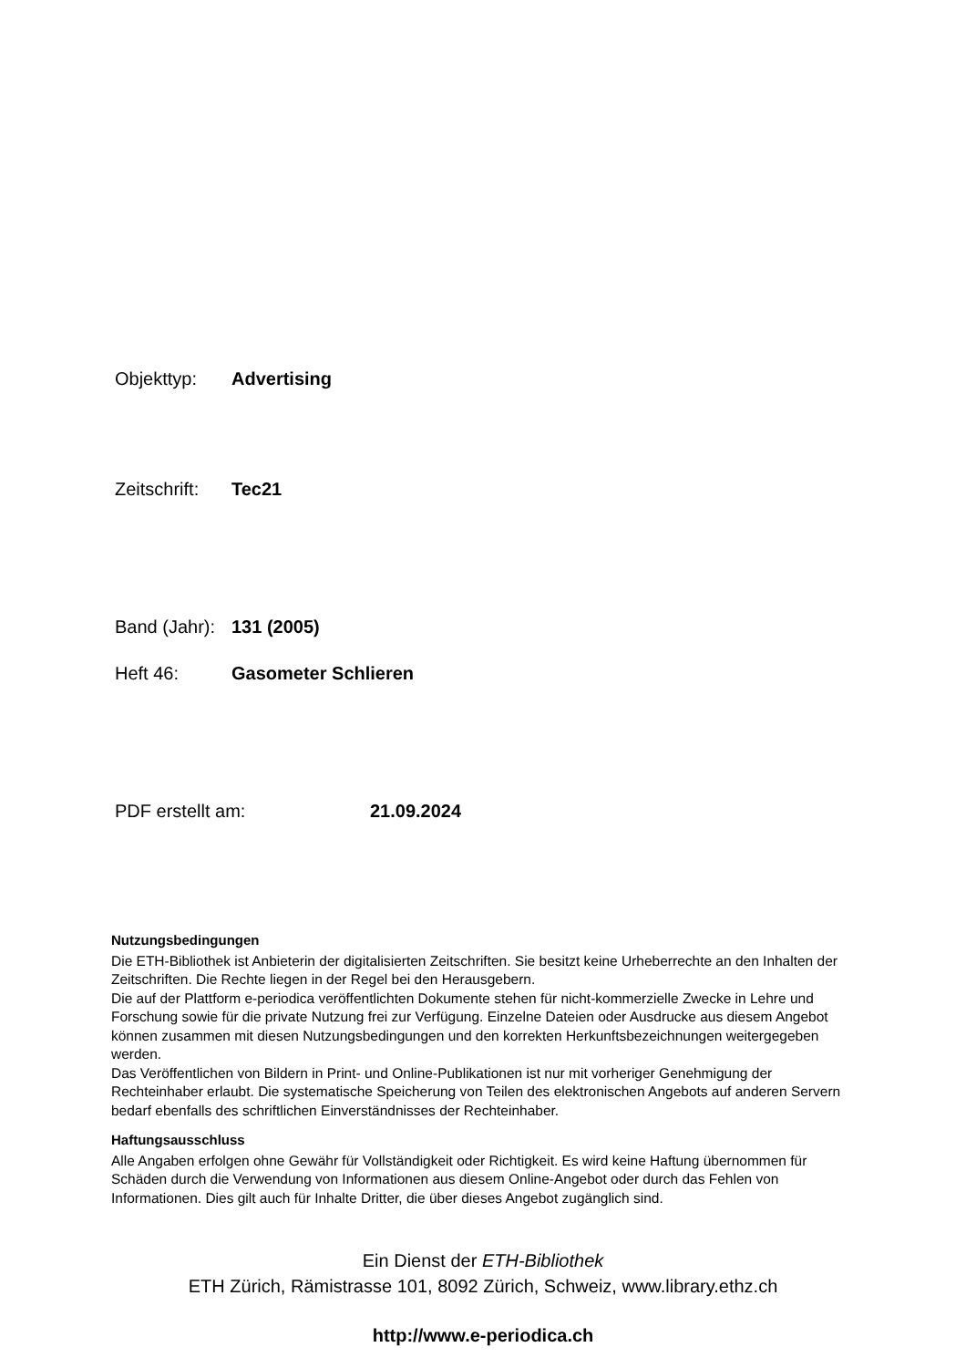Objekttyp: Advertising
Zeitschrift: Tec21
Band (Jahr): 131 (2005)
Heft 46: Gasometer Schlieren
PDF erstellt am: 21.09.2024
Nutzungsbedingungen
Die ETH-Bibliothek ist Anbieterin der digitalisierten Zeitschriften. Sie besitzt keine Urheberrechte an den Inhalten der Zeitschriften. Die Rechte liegen in der Regel bei den Herausgebern.
Die auf der Plattform e-periodica veröffentlichten Dokumente stehen für nicht-kommerzielle Zwecke in Lehre und Forschung sowie für die private Nutzung frei zur Verfügung. Einzelne Dateien oder Ausdrucke aus diesem Angebot können zusammen mit diesen Nutzungsbedingungen und den korrekten Herkunftsbezeichnungen weitergegeben werden.
Das Veröffentlichen von Bildern in Print- und Online-Publikationen ist nur mit vorheriger Genehmigung der Rechteinhaber erlaubt. Die systematische Speicherung von Teilen des elektronischen Angebots auf anderen Servern bedarf ebenfalls des schriftlichen Einverständnisses der Rechteinhaber.
Haftungsausschluss
Alle Angaben erfolgen ohne Gewähr für Vollständigkeit oder Richtigkeit. Es wird keine Haftung übernommen für Schäden durch die Verwendung von Informationen aus diesem Online-Angebot oder durch das Fehlen von Informationen. Dies gilt auch für Inhalte Dritter, die über dieses Angebot zugänglich sind.
Ein Dienst der ETH-Bibliothek
ETH Zürich, Rämistrasse 101, 8092 Zürich, Schweiz, www.library.ethz.ch
http://www.e-periodica.ch